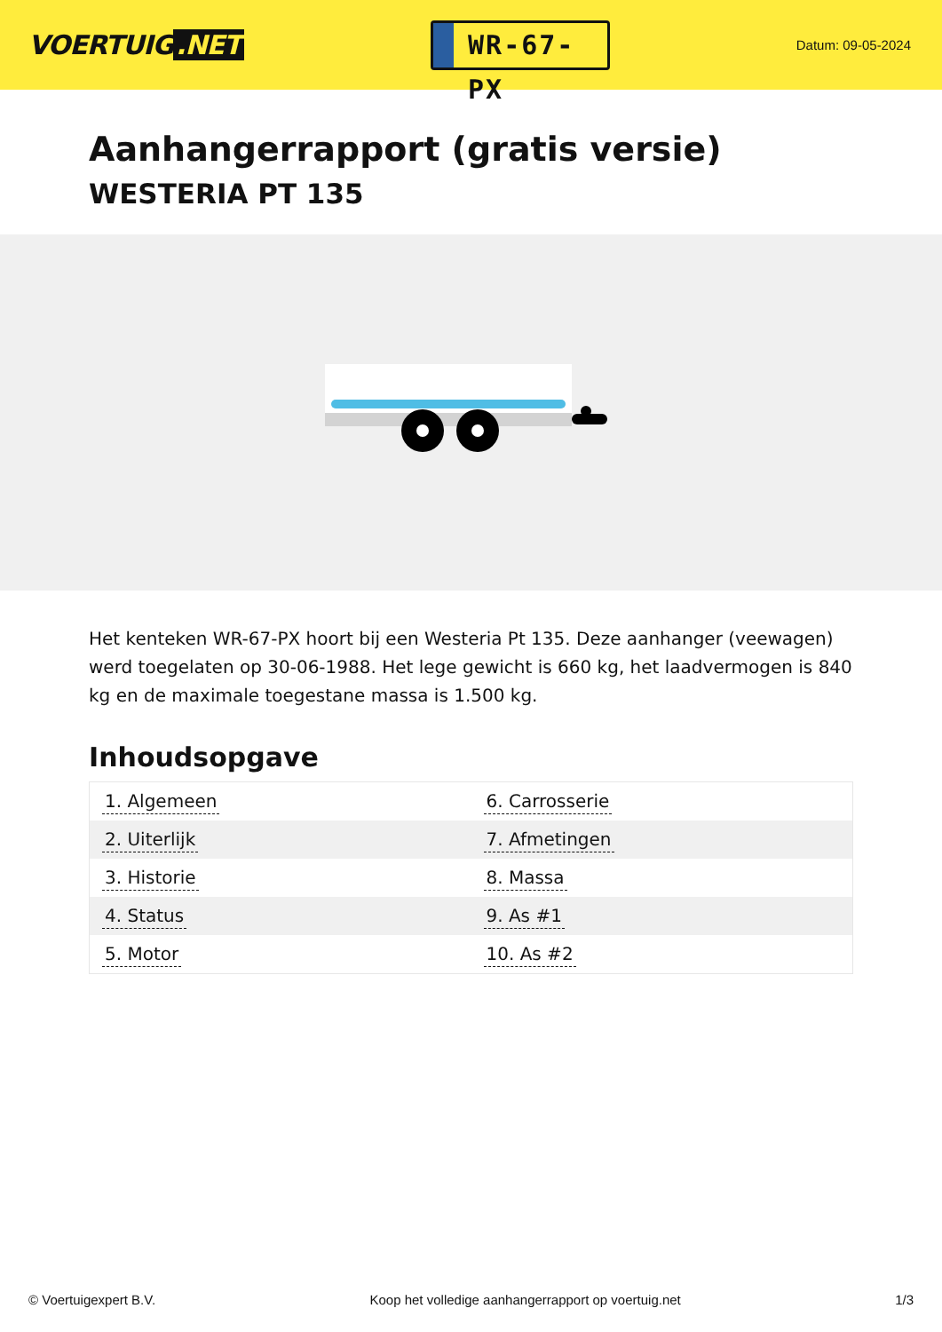VOERTUIG.NET
WR-67-PX
Datum: 09-05-2024
Aanhangerrapport (gratis versie)
WESTERIA PT 135
Het kenteken WR-67-PX hoort bij een Westeria Pt 135. Deze aanhanger (veewagen) werd toegelaten op 30-06-1988. Het lege gewicht is 660 kg, het laadvermogen is 840 kg en de maximale toegestane massa is 1.500 kg.
Inhoudsopgave
| 1. Algemeen | 6. Carrosserie |
| 2. Uiterlijk | 7. Afmetingen |
| 3. Historie | 8. Massa |
| 4. Status | 9. As #1 |
| 5. Motor | 10. As #2 |
© Voertuigexpert B.V. Koop het volledige aanhangerrapport op voertuig.net
1/3